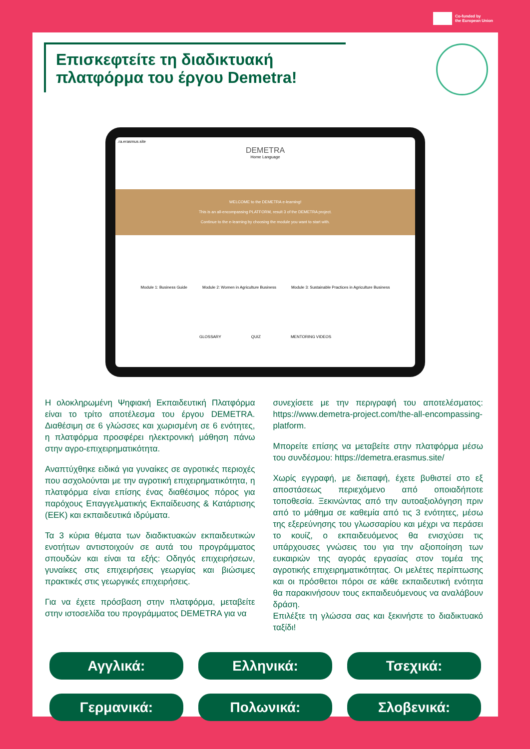Co-funded by
the European Union
Επισκεφτείτε τη διαδικτυακή πλατφόρμα του έργου Demetra!
.ra.erasmus.site
DEMETRA
Home Language
WELCOME to the DEMETRA e-learning!
This is an all-encompassing PLATFORM, result 3 of the DEMETRA project.
Continue to the e-learning by choosing the module you want to start with.
Module 1: Business Guide Module 2: Women in Agriculture Business Module 3: Sustainable Practices in Agriculture Business
GLOSSARY QUIZ MENTORING VIDEOS
Η ολοκληρωμένη Ψηφιακή Εκπαιδευτική Πλατφόρμα είναι το τρίτο αποτέλεσμα του έργου DEMETRA. Διαθέσιμη σε 6 γλώσσες και χωρισμένη σε 6 ενότητες, η πλατφόρμα προσφέρει ηλεκτρονική μάθηση πάνω στην αγρο-επιχειρηματικότητα.
Αναπτύχθηκε ειδικά για γυναίκες σε αγροτικές περιοχές που ασχολούνται με την αγροτική επιχειρηματικότητα, η πλατφόρμα είναι επίσης ένας διαθέσιμος πόρος για παρόχους Επαγγελματικής Εκπαίδευσης & Κατάρτισης (ΕΕΚ) και εκπαιδευτικά ιδρύματα.
Τα 3 κύρια θέματα των διαδικτυακών εκπαιδευτικών ενοτήτων αντιστοιχούν σε αυτά του προγράμματος σπουδών και είναι τα εξής: Οδηγός επιχειρήσεων, γυναίκες στις επιχειρήσεις γεωργίας και βιώσιμες πρακτικές στις γεωργικές επιχειρήσεις.
Για να έχετε πρόσβαση στην πλατφόρμα, μεταβείτε στην ιστοσελίδα του προγράμματος DEMETRA για να
συνεχίσετε με την περιγραφή του αποτελέσματος: https://www.demetra-project.com/the-all-encompassing-platform.
Μπορείτε επίσης να μεταβείτε στην πλατφόρμα μέσω του συνδέσμου: https://demetra.erasmus.site/
Χωρίς εγγραφή, με διεπαφή, έχετε βυθιστεί στο εξ αποστάσεως περιεχόμενο από οποιαδήποτε τοποθεσία. Ξεκινώντας από την αυτοαξιολόγηση πριν από το μάθημα σε καθεμία από τις 3 ενότητες, μέσω της εξερεύνησης του γλωσσαρίου και μέχρι να περάσει το κουίζ, ο εκπαιδευόμενος θα ενισχύσει τις υπάρχουσες γνώσεις του για την αξιοποίηση των ευκαιριών της αγοράς εργασίας στον τομέα της αγροτικής επιχειρηματικότητας. Οι μελέτες περίπτωσης και οι πρόσθετοι πόροι σε κάθε εκπαιδευτική ενότητα θα παρακινήσουν τους εκπαιδευόμενους να αναλάβουν δράση.
Επιλέξτε τη γλώσσα σας και ξεκινήστε το διαδικτυακό ταξίδι!
Αγγλικά:
Ελληνικά:
Τσεχικά:
Γερμανικά:
Πολωνικά:
Σλοβενικά: